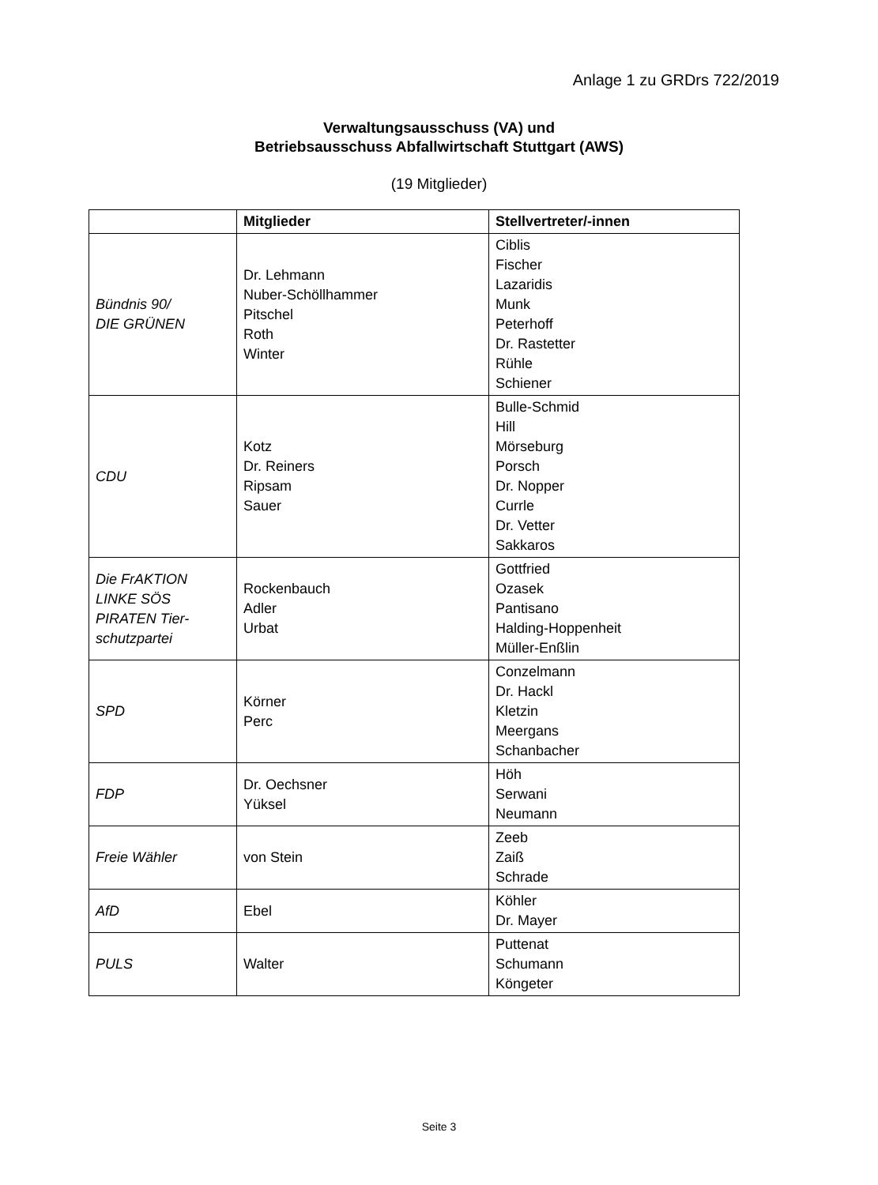Anlage 1 zu GRDrs 722/2019
Verwaltungsausschuss (VA) und
Betriebsausschuss Abfallwirtschaft Stuttgart (AWS)
(19 Mitglieder)
| | Mitglieder | Stellvertreter/-innen |
| --- | --- | --- |
| Bündnis 90/ DIE GRÜNEN | Dr. Lehmann Nuber-Schöllhammer Pitschel Roth Winter | Ciblis Fischer Lazaridis Munk Peterhoff Dr. Rastetter Rühle Schiener |
| CDU | Kotz Dr. Reiners Ripsam Sauer | Bulle-Schmid Hill Mörseburg Porsch Dr. Nopper Currle Dr. Vetter Sakkaros |
| Die FrAKTION LINKE SÖS PIRATEN Tier-schutzpartei | Rockenbauch Adler Urbat | Gottfried Ozasek Pantisano Halding-Hoppenheit Müller-Enßlin |
| SPD | Körner Perc | Conzelmann Dr. Hackl Kletzin Meergans Schanbacher |
| FDP | Dr. Oechsner Yüksel | Höh Serwani Neumann |
| Freie Wähler | von Stein | Zeeb Zaiß Schrade |
| AfD | Ebel | Köhler Dr. Mayer |
| PULS | Walter | Puttenat Schumann Köngeter |
Seite 3